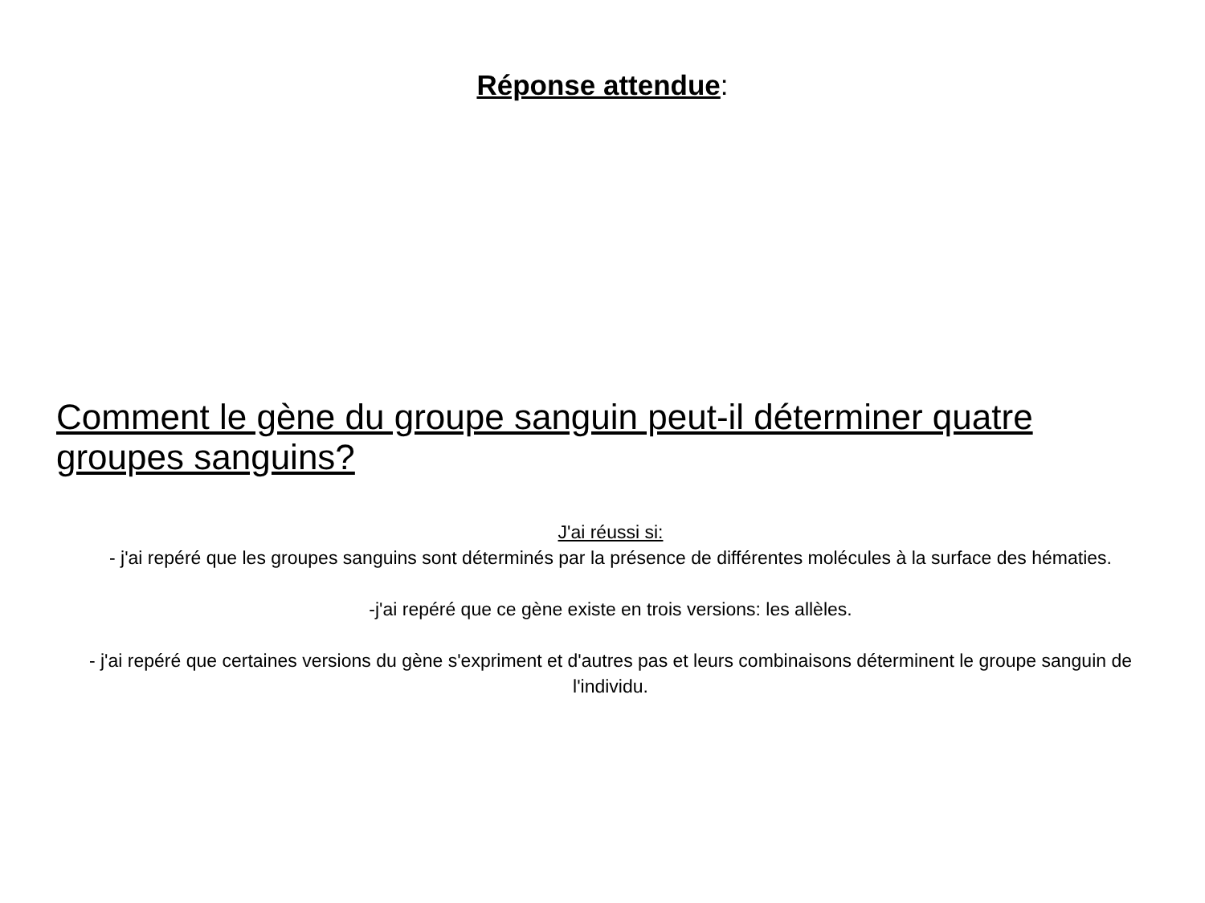Réponse attendue:
Comment le gène du groupe sanguin peut-il déterminer quatre groupes sanguins?
J'ai réussi si:
- j'ai repéré que les groupes sanguins sont déterminés par la présence de différentes molécules à la surface des hématies.
-j'ai repéré que ce gène existe en trois versions: les allèles.
- j'ai repéré que certaines versions du gène s'expriment et d'autres pas et leurs combinaisons déterminent le groupe sanguin de l'individu.